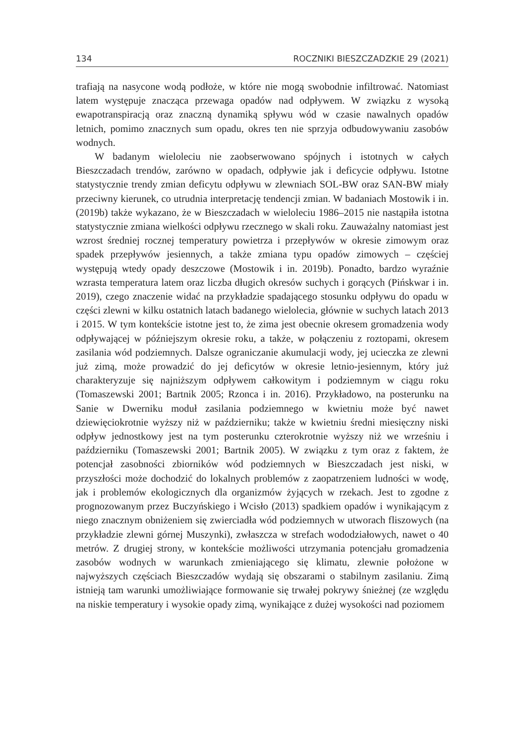134 ROCZNIKI BIESZCZADZKIE 29 (2021)
trafiają na nasycone wodą podłoże, w które nie mogą swobodnie infiltrować. Natomiast latem występuje znacząca przewaga opadów nad odpływem. W związku z wysoką ewapotranspiracją oraz znaczną dynamiką spływu wód w czasie nawalnych opadów letnich, pomimo znacznych sum opadu, okres ten nie sprzyja odbudowywaniu zasobów wodnych.
W badanym wieloleciu nie zaobserwowano spójnych i istotnych w całych Bieszczadach trendów, zarówno w opadach, odpływie jak i deficycie odpływu. Istotne statystycznie trendy zmian deficytu odpływu w zlewniach SOL-BW oraz SAN-BW miały przeciwny kierunek, co utrudnia interpretację tendencji zmian. W badaniach Mostowik i in. (2019b) także wykazano, że w Bieszczadach w wieloleciu 1986–2015 nie nastąpiła istotna statystycznie zmiana wielkości odpływu rzecznego w skali roku. Zauważalny natomiast jest wzrost średniej rocznej temperatury powietrza i przepływów w okresie zimowym oraz spadek przepływów jesiennych, a także zmiana typu opadów zimowych – częściej występują wtedy opady deszczowe (Mostowik i in. 2019b). Ponadto, bardzo wyraźnie wzrasta temperatura latem oraz liczba długich okresów suchych i gorących (Pińskwar i in. 2019), czego znaczenie widać na przykładzie spadającego stosunku odpływu do opadu w części zlewni w kilku ostatnich latach badanego wielolecia, głównie w suchych latach 2013 i 2015. W tym kontekście istotne jest to, że zima jest obecnie okresem gromadzenia wody odpływającej w późniejszym okresie roku, a także, w połączeniu z roztopami, okresem zasilania wód podziemnych. Dalsze ograniczanie akumulacji wody, jej ucieczka ze zlewni już zimą, może prowadzić do jej deficytów w okresie letnio-jesiennym, który już charakteryzuje się najniższym odpływem całkowitym i podziemnym w ciągu roku (Tomaszewski 2001; Bartnik 2005; Rzonca i in. 2016). Przykładowo, na posterunku na Sanie w Dwerniku moduł zasilania podziemnego w kwietniu może być nawet dziewięciokrotnie wyższy niż w październiku; także w kwietniu średni miesięczny niski odpływ jednostkowy jest na tym posterunku czterokrotnie wyższy niż we wrześniu i październiku (Tomaszewski 2001; Bartnik 2005). W związku z tym oraz z faktem, że potencjał zasobności zbiorników wód podziemnych w Bieszczadach jest niski, w przyszłości może dochodzić do lokalnych problemów z zaopatrzeniem ludności w wodę, jak i problemów ekologicznych dla organizmów żyjących w rzekach. Jest to zgodne z prognozowanym przez Buczyńskiego i Wcisło (2013) spadkiem opadów i wynikającym z niego znacznym obniżeniem się zwierciadła wód podziemnych w utworach fliszowych (na przykładzie zlewni górnej Muszynki), zwłaszcza w strefach wododziałowych, nawet o 40 metrów. Z drugiej strony, w kontekście możliwości utrzymania potencjału gromadzenia zasobów wodnych w warunkach zmieniającego się klimatu, zlewnie położone w najwyższych częściach Bieszczadów wydają się obszarami o stabilnym zasilaniu. Zimą istnieją tam warunki umożliwiające formowanie się trwałej pokrywy śnieżnej (ze względu na niskie temperatury i wysokie opady zimą, wynikające z dużej wysokości nad poziomem